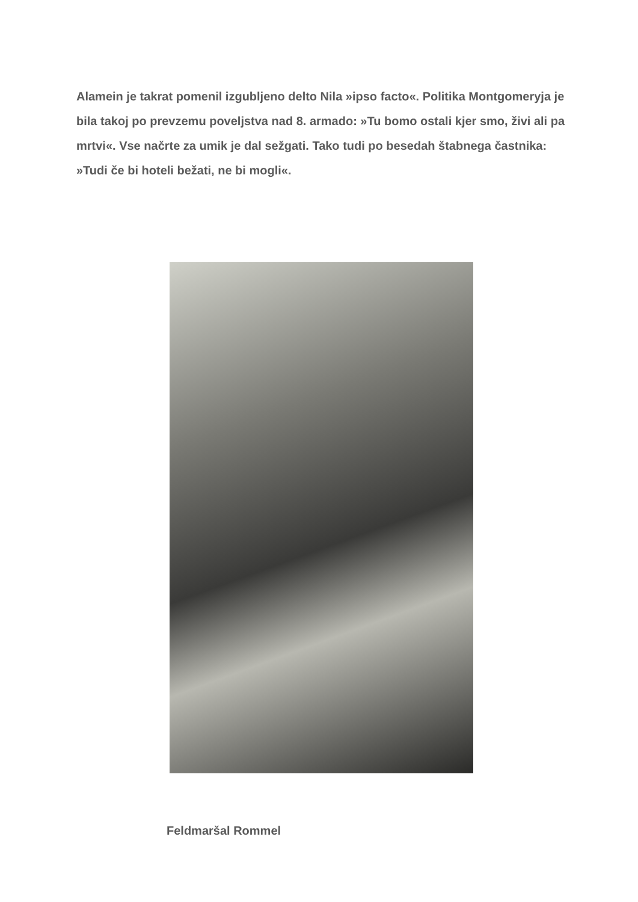Alamein je takrat pomenil izgubljeno delto Nila »ipso facto«. Politika Montgomeryja je bila takoj po prevzemu poveljstva nad 8. armado: »Tu bomo ostali kjer smo, živi ali pa mrtvi«. Vse načrte za umik je dal sežgati. Tako tudi po besedah štabnega častnika: »Tudi če bi hoteli bežati, ne bi mogli«.
Feldmaršal Rommel